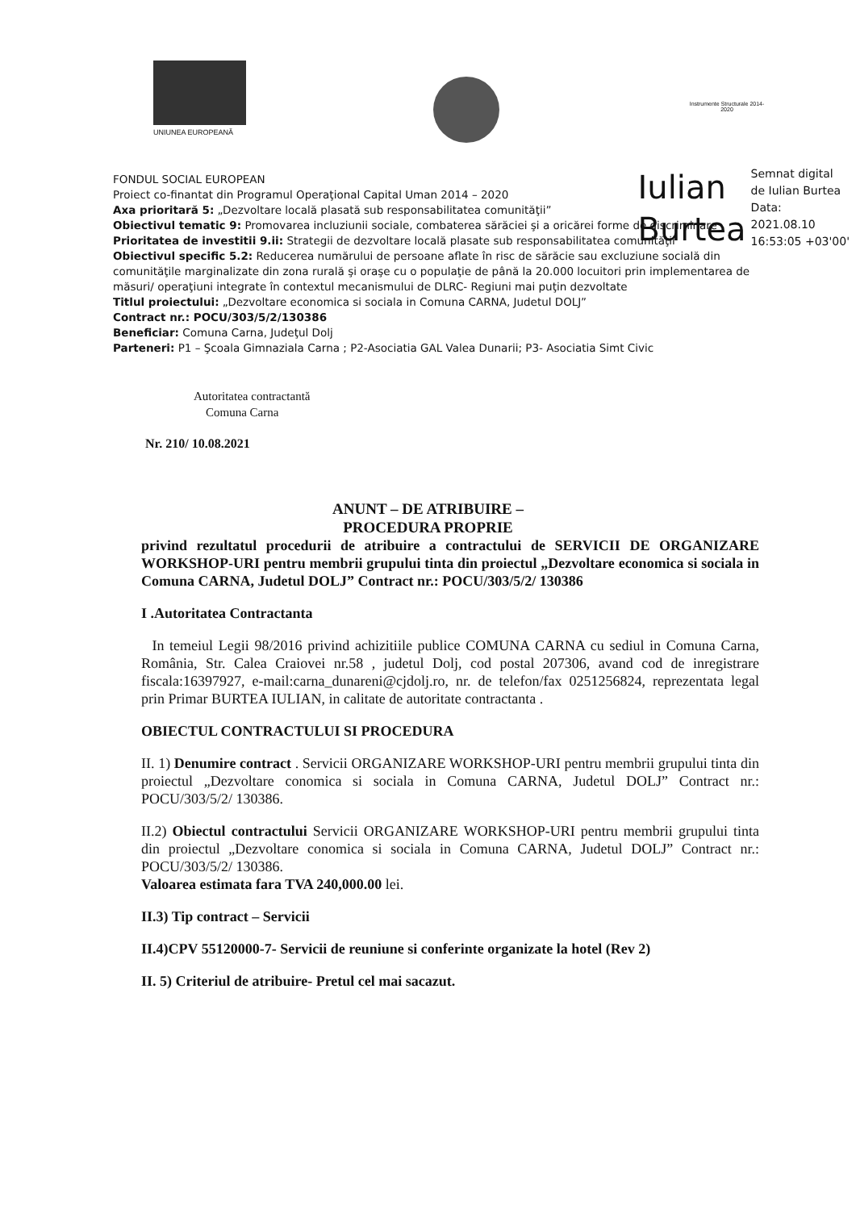UNIUNEA EUROPEANĂ
Instrumente Structurale 2014-2020
Iulian
Burtea
Semnat digital
de Iulian Burtea
Data:
2021.08.10
16:53:05 +03'00'
FONDUL SOCIAL EUROPEAN
Proiect co-finantat din Programul Operaţional Capital Uman 2014 – 2020
Axa prioritară 5: „Dezvoltare locală plasată sub responsabilitatea comunităţii”
Obiectivul tematic 9: Promovarea incluziunii sociale, combaterea sărăciei şi a oricărei forme de discriminare
Prioritatea de investitii 9.ii: Strategii de dezvoltare locală plasate sub responsabilitatea comunităţii
Obiectivul specific 5.2: Reducerea numărului de persoane aflate în risc de sărăcie sau excluziune socială din comunităţile marginalizate din zona rurală şi oraşe cu o populaţie de până la 20.000 locuitori prin implementarea de măsuri/ operaţiuni integrate în contextul mecanismului de DLRC- Regiuni mai puţin dezvoltate
Titlul proiectului: „Dezvoltare economica si sociala in Comuna CARNA, Judetul DOLJ”
Contract nr.: POCU/303/5/2/130386
Beneficiar: Comuna Carna, Judeţul Dolj
Parteneri: P1 – Şcoala Gimnaziala Carna ; P2-Asociatia GAL Valea Dunarii; P3- Asociatia Simt Civic
Autoritatea contractantă
Comuna Carna
Nr. 210/ 10.08.2021
ANUNT – DE ATRIBUIRE –
PROCEDURA PROPRIE
privind rezultatul procedurii de atribuire a contractului de SERVICII DE ORGANIZARE WORKSHOP-URI pentru membrii grupului tinta din proiectul „Dezvoltare economica si sociala in Comuna CARNA, Judetul DOLJ” Contract nr.: POCU/303/5/2/ 130386
I .Autoritatea Contractanta
In temeiul Legii 98/2016 privind achizitiile publice COMUNA CARNA cu sediul in Comuna Carna, România, Str. Calea Craiovei nr.58 , judetul Dolj, cod postal 207306, avand cod de inregistrare fiscala:16397927, e-mail:carna_dunareni@cjdolj.ro, nr. de telefon/fax 0251256824, reprezentata legal prin Primar BURTEA IULIAN, in calitate de autoritate contractanta .
OBIECTUL CONTRACTULUI SI PROCEDURA
II. 1) Denumire contract . Servicii ORGANIZARE WORKSHOP-URI pentru membrii grupului tinta din proiectul „Dezvoltare conomica si sociala in Comuna CARNA, Judetul DOLJ” Contract nr.: POCU/303/5/2/ 130386.
II.2) Obiectul contractului Servicii ORGANIZARE WORKSHOP-URI pentru membrii grupului tinta din proiectul „Dezvoltare conomica si sociala in Comuna CARNA, Judetul DOLJ” Contract nr.: POCU/303/5/2/ 130386.
Valoarea estimata fara TVA 240,000.00 lei.
II.3) Tip contract – Servicii
II.4)CPV 55120000-7- Servicii de reuniune si conferinte organizate la hotel (Rev 2)
II. 5) Criteriul de atribuire- Pretul cel mai sacazut.